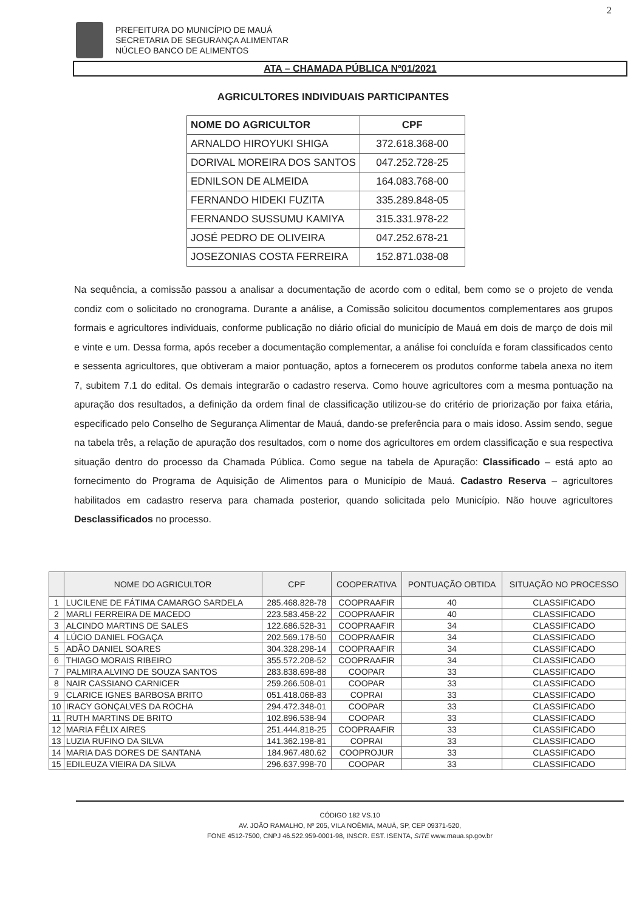2
PREFEITURA DO MUNICÍPIO DE MAUÁ
SECRETARIA DE SEGURANÇA ALIMENTAR
NÚCLEO BANCO DE ALIMENTOS
ATA – CHAMADA PÚBLICA Nº01/2021
AGRICULTORES INDIVIDUAIS PARTICIPANTES
| NOME DO AGRICULTOR | CPF |
| --- | --- |
| ARNALDO HIROYUKI SHIGA | 372.618.368-00 |
| DORIVAL MOREIRA DOS SANTOS | 047.252.728-25 |
| EDNILSON DE ALMEIDA | 164.083.768-00 |
| FERNANDO HIDEKI FUZITA | 335.289.848-05 |
| FERNANDO SUSSUMU KAMIYA | 315.331.978-22 |
| JOSÉ PEDRO DE OLIVEIRA | 047.252.678-21 |
| JOSEZONIAS COSTA FERREIRA | 152.871.038-08 |
Na sequência, a comissão passou a analisar a documentação de acordo com o edital, bem como se o projeto de venda condiz com o solicitado no cronograma. Durante a análise, a Comissão solicitou documentos complementares aos grupos formais e agricultores individuais, conforme publicação no diário oficial do município de Mauá em dois de março de dois mil e vinte e um. Dessa forma, após receber a documentação complementar, a análise foi concluída e foram classificados cento e sessenta agricultores, que obtiveram a maior pontuação, aptos a fornecerem os produtos conforme tabela anexa no item 7, subitem 7.1 do edital. Os demais integrarão o cadastro reserva. Como houve agricultores com a mesma pontuação na apuração dos resultados, a definição da ordem final de classificação utilizou-se do critério de priorização por faixa etária, especificado pelo Conselho de Segurança Alimentar de Mauá, dando-se preferência para o mais idoso. Assim sendo, segue na tabela três, a relação de apuração dos resultados, com o nome dos agricultores em ordem classificação e sua respectiva situação dentro do processo da Chamada Pública. Como segue na tabela de Apuração: Classificado – está apto ao fornecimento do Programa de Aquisição de Alimentos para o Município de Mauá. Cadastro Reserva – agricultores habilitados em cadastro reserva para chamada posterior, quando solicitada pelo Município. Não houve agricultores Desclassificados no processo.
| | NOME DO AGRICULTOR | CPF | COOPERATIVA | PONTUAÇÃO OBTIDA | SITUAÇÃO NO PROCESSO |
| --- | --- | --- | --- | --- | --- |
| 1 | LUCILENE DE FÁTIMA CAMARGO SARDELA | 285.468.828-78 | COOPRAAFIR | 40 | CLASSIFICADO |
| 2 | MARLI FERREIRA DE MACEDO | 223.583.458-22 | COOPRAAFIR | 40 | CLASSIFICADO |
| 3 | ALCINDO MARTINS DE SALES | 122.686.528-31 | COOPRAAFIR | 34 | CLASSIFICADO |
| 4 | LÚCIO DANIEL FOGAÇA | 202.569.178-50 | COOPRAAFIR | 34 | CLASSIFICADO |
| 5 | ADÃO DANIEL SOARES | 304.328.298-14 | COOPRAAFIR | 34 | CLASSIFICADO |
| 6 | THIAGO MORAIS RIBEIRO | 355.572.208-52 | COOPRAAFIR | 34 | CLASSIFICADO |
| 7 | PALMIRA ALVINO DE SOUZA SANTOS | 283.838.698-88 | COOPAR | 33 | CLASSIFICADO |
| 8 | NAIR CASSIANO CARNICER | 259.266.508-01 | COOPAR | 33 | CLASSIFICADO |
| 9 | CLARICE IGNES BARBOSA BRITO | 051.418.068-83 | COPRAI | 33 | CLASSIFICADO |
| 10 | IRACY GONÇALVES DA ROCHA | 294.472.348-01 | COOPAR | 33 | CLASSIFICADO |
| 11 | RUTH MARTINS DE BRITO | 102.896.538-94 | COOPAR | 33 | CLASSIFICADO |
| 12 | MARIA FÉLIX AIRES | 251.444.818-25 | COOPRAAFIR | 33 | CLASSIFICADO |
| 13 | LUZIA RUFINO DA SILVA | 141.362.198-81 | COPRAI | 33 | CLASSIFICADO |
| 14 | MARIA DAS DORES DE SANTANA | 184.967.480.62 | COOPROJUR | 33 | CLASSIFICADO |
| 15 | EDILEUZA VIEIRA DA SILVA | 296.637.998-70 | COOPAR | 33 | CLASSIFICADO |
CÓDIGO 182 VS.10
AV. JOÃO RAMALHO, Nº 205, VILA NOÊMIA, MAUÁ, SP, CEP 09371-520,
FONE 4512-7500, CNPJ 46.522.959-0001-98, INSCR. EST. ISENTA, SITE www.maua.sp.gov.br